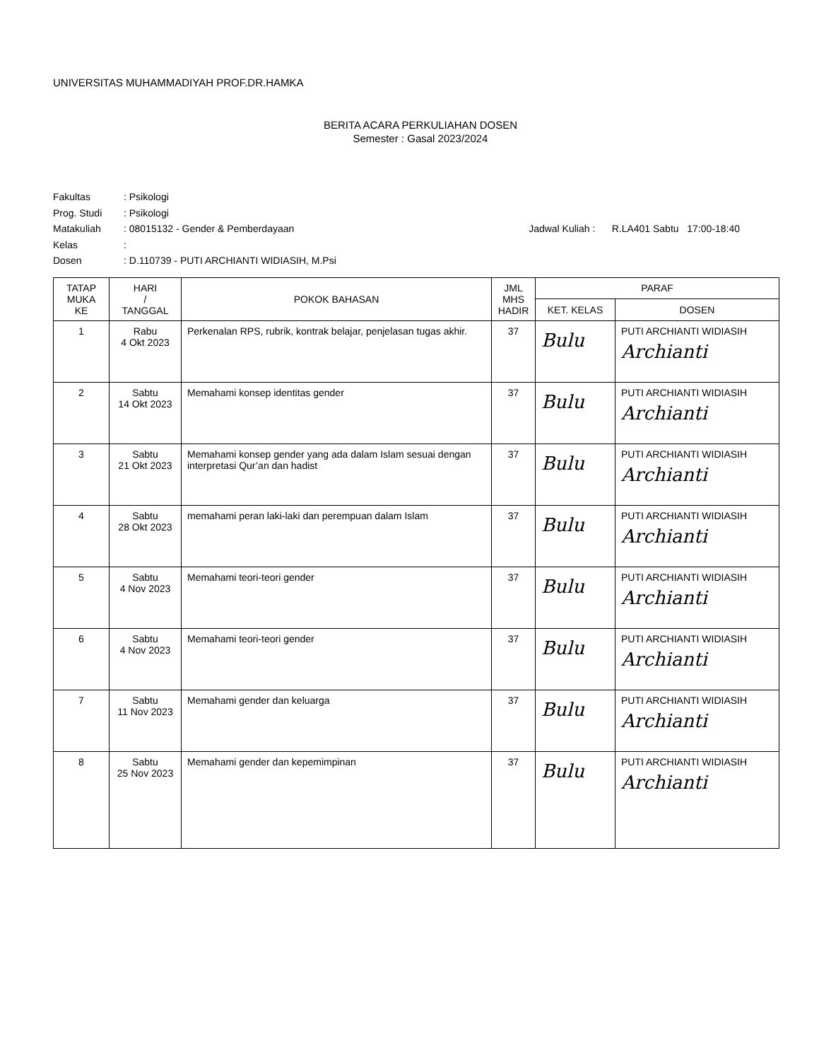UNIVERSITAS MUHAMMADIYAH PROF.DR.HAMKA
BERITA ACARA PERKULIAHAN DOSEN
Semester : Gasal 2023/2024
Fakultas: Psikologi
Prog. Studi: Psikologi
Matakuliah: 08015132 - Gender & Pemberdayaan Jadwal Kuliah : R.LA401 Sabtu 17:00-18:40
Kelas:
Dosen: D.110739 - PUTI ARCHIANTI WIDIASIH, M.Psi
| TATAP MUKA KE | HARI / TANGGAL | POKOK BAHASAN | JML MHS HADIR | PARAF | |
| --- | --- | --- | --- | --- | --- |
| | | | | KET. KELAS | DOSEN |
| 1 | Rabu 4 Okt 2023 | Perkenalan RPS, rubrik, kontrak belajar, penjelasan tugas akhir. | 37 | Bulu | PUTI ARCHIANTI WIDIASIH Archianti |
| 2 | Sabtu 14 Okt 2023 | Memahami konsep identitas gender | 37 | Bulu | PUTI ARCHIANTI WIDIASIH Archianti |
| 3 | Sabtu 21 Okt 2023 | Memahami konsep gender yang ada dalam Islam sesuai dengan interpretasi Qur’an dan hadist | 37 | Bulu | PUTI ARCHIANTI WIDIASIH Archianti |
| 4 | Sabtu 28 Okt 2023 | memahami peran laki-laki dan perempuan dalam Islam | 37 | Bulu | PUTI ARCHIANTI WIDIASIH Archianti |
| 5 | Sabtu 4 Nov 2023 | Memahami teori-teori gender | 37 | Bulu | PUTI ARCHIANTI WIDIASIH Archianti |
| 6 | Sabtu 4 Nov 2023 | Memahami teori-teori gender | 37 | Bulu | PUTI ARCHIANTI WIDIASIH Archianti |
| 7 | Sabtu 11 Nov 2023 | Memahami gender dan keluarga | 37 | Bulu | PUTI ARCHIANTI WIDIASIH Archianti |
| 8 | Sabtu 25 Nov 2023 | Memahami gender dan kepemimpinan | 37 | Bulu | PUTI ARCHIANTI WIDIASIH Archianti |